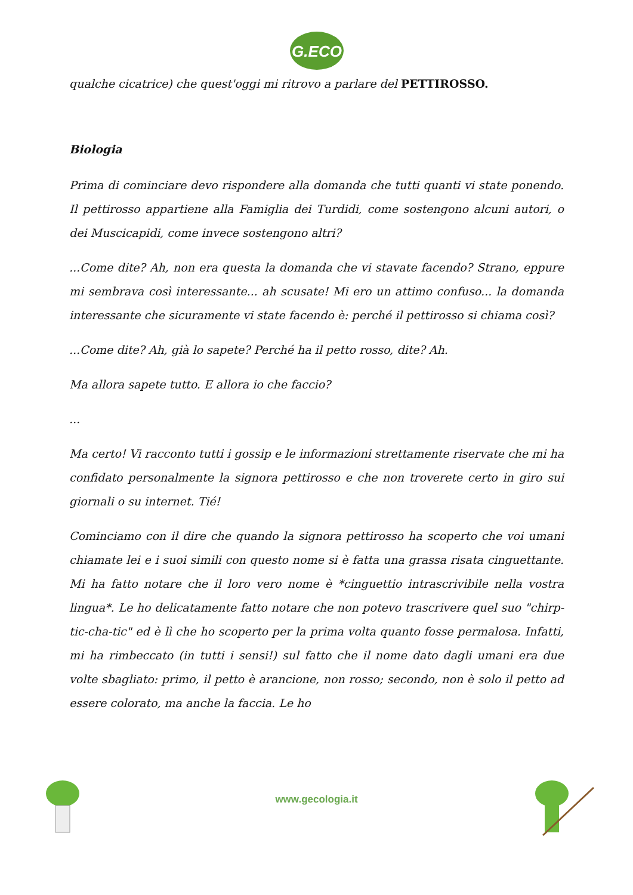G.ECO
qualche cicatrice) che quest'oggi mi ritrovo a parlare del PETTIROSSO.
Biologia
Prima di cominciare devo rispondere alla domanda che tutti quanti vi state ponendo. Il pettirosso appartiene alla Famiglia dei Turdidi, come sostengono alcuni autori, o dei Muscicapidi, come invece sostengono altri?
...Come dite? Ah, non era questa la domanda che vi stavate facendo? Strano, eppure mi sembrava così interessante... ah scusate! Mi ero un attimo confuso... la domanda interessante che sicuramente vi state facendo è: perché il pettirosso si chiama così?
...Come dite? Ah, già lo sapete? Perché ha il petto rosso, dite? Ah.
Ma allora sapete tutto. E allora io che faccio?
...
Ma certo! Vi racconto tutti i gossip e le informazioni strettamente riservate che mi ha confidato personalmente la signora pettirosso e che non troverete certo in giro sui giornali o su internet. Tié!
Cominciamo con il dire che quando la signora pettirosso ha scoperto che voi umani chiamate lei e i suoi simili con questo nome si è fatta una grassa risata cinguettante. Mi ha fatto notare che il loro vero nome è *cinguettio intrascrivibile nella vostra lingua*. Le ho delicatamente fatto notare che non potevo trascrivere quel suo "chirp-tic-cha-tic" ed è lì che ho scoperto per la prima volta quanto fosse permalosa. Infatti, mi ha rimbeccato (in tutti i sensi!) sul fatto che il nome dato dagli umani era due volte sbagliato: primo, il petto è arancione, non rosso; secondo, non è solo il petto ad essere colorato, ma anche la faccia. Le ho
www.gecologia.it